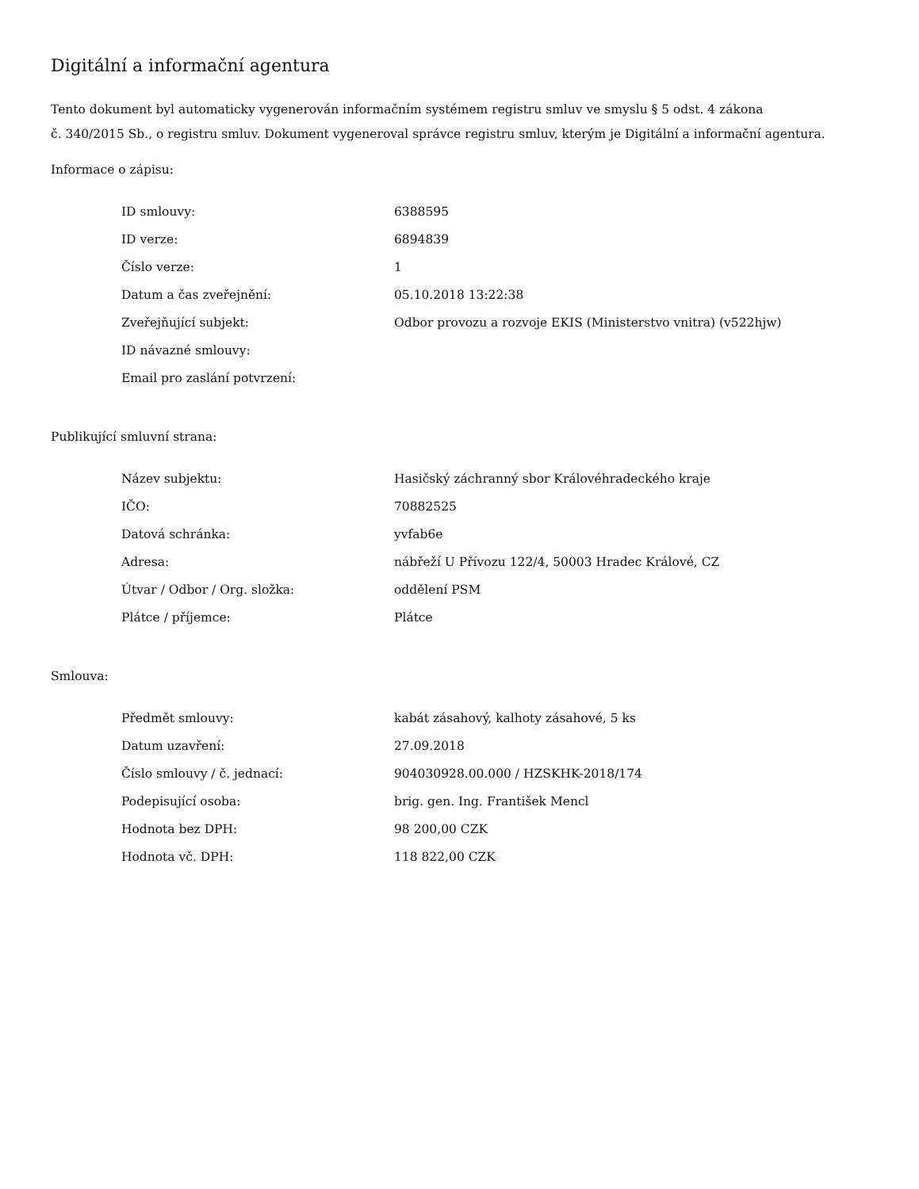Digitální a informační agentura
Tento dokument byl automaticky vygenerován informačním systémem registru smluv ve smyslu § 5 odst. 4 zákona
č. 340/2015 Sb., o registru smluv. Dokument vygeneroval správce registru smluv, kterým je Digitální a informační agentura.
Informace o zápisu:
| ID smlouvy: | 6388595 |
| ID verze: | 6894839 |
| Číslo verze: | 1 |
| Datum a čas zveřejnění: | 05.10.2018 13:22:38 |
| Zveřejňující subjekt: | Odbor provozu a rozvoje EKIS (Ministerstvo vnitra) (v522hjw) |
| ID návazné smlouvy: | |
| Email pro zaslání potvrzení: | |
Publikující smluvní strana:
| Název subjektu: | Hasičský záchranný sbor Královéhradeckého kraje |
| IČO: | 70882525 |
| Datová schránka: | yvfab6e |
| Adresa: | nábřeží U Přívozu 122/4, 50003 Hradec Králové, CZ |
| Útvar / Odbor / Org. složka: | oddělení PSM |
| Plátce / příjemce: | Plátce |
Smlouva:
| Předmět smlouvy: | kabát zásahový, kalhoty zásahové, 5 ks |
| Datum uzavření: | 27.09.2018 |
| Číslo smlouvy / č. jednací: | 904030928.00.000 / HZSKHK-2018/174 |
| Podepisující osoba: | brig. gen. Ing. František Mencl |
| Hodnota bez DPH: | 98 200,00 CZK |
| Hodnota vč. DPH: | 118 822,00 CZK |